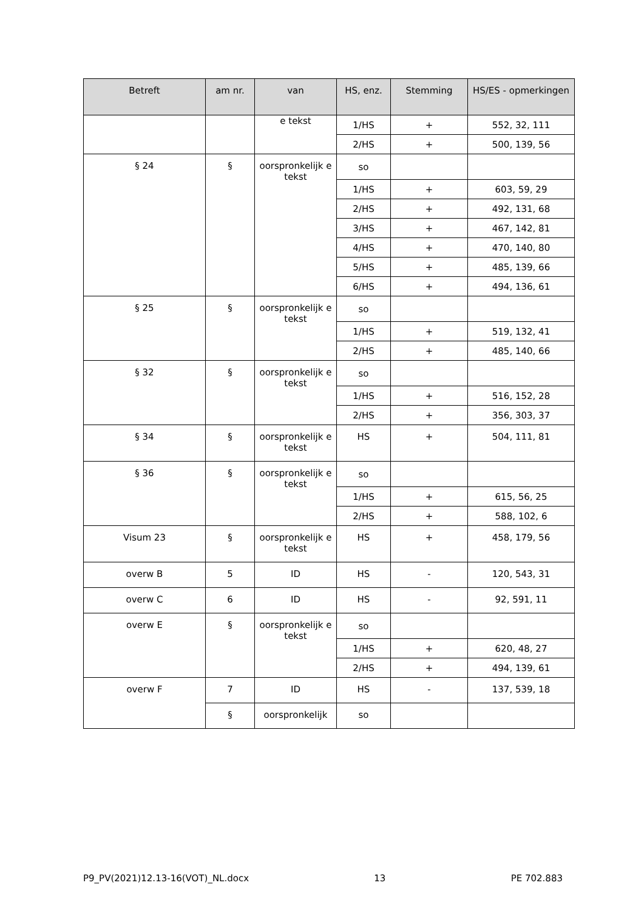| Betreft | am nr. | van | HS, enz. | Stemming | HS/ES - opmerkingen |
| --- | --- | --- | --- | --- | --- |
| | | e tekst | 1/HS | + | 552, 32, 111 |
| | | | 2/HS | + | 500, 139, 56 |
| § 24 | § | oorspronkelijk e tekst | so | | |
| | | | 1/HS | + | 603, 59, 29 |
| | | | 2/HS | + | 492, 131, 68 |
| | | | 3/HS | + | 467, 142, 81 |
| | | | 4/HS | + | 470, 140, 80 |
| | | | 5/HS | + | 485, 139, 66 |
| | | | 6/HS | + | 494, 136, 61 |
| § 25 | § | oorspronkelijk e tekst | so | | |
| | | | 1/HS | + | 519, 132, 41 |
| | | | 2/HS | + | 485, 140, 66 |
| § 32 | § | oorspronkelijk e tekst | so | | |
| | | | 1/HS | + | 516, 152, 28 |
| | | | 2/HS | + | 356, 303, 37 |
| § 34 | § | oorspronkelijk e tekst | HS | + | 504, 111, 81 |
| § 36 | § | oorspronkelijk e tekst | so | | |
| | | | 1/HS | + | 615, 56, 25 |
| | | | 2/HS | + | 588, 102, 6 |
| Visum 23 | § | oorspronkelijk e tekst | HS | + | 458, 179, 56 |
| overw B | 5 | ID | HS | - | 120, 543, 31 |
| overw C | 6 | ID | HS | - | 92, 591, 11 |
| overw E | § | oorspronkelijk e tekst | so | | |
| | | | 1/HS | + | 620, 48, 27 |
| | | | 2/HS | + | 494, 139, 61 |
| overw F | 7 | ID | HS | - | 137, 539, 18 |
| | § | oorspronkelijk | so | | |
P9_PV(2021)12.13-16(VOT)_NL.docx 13 PE 702.883